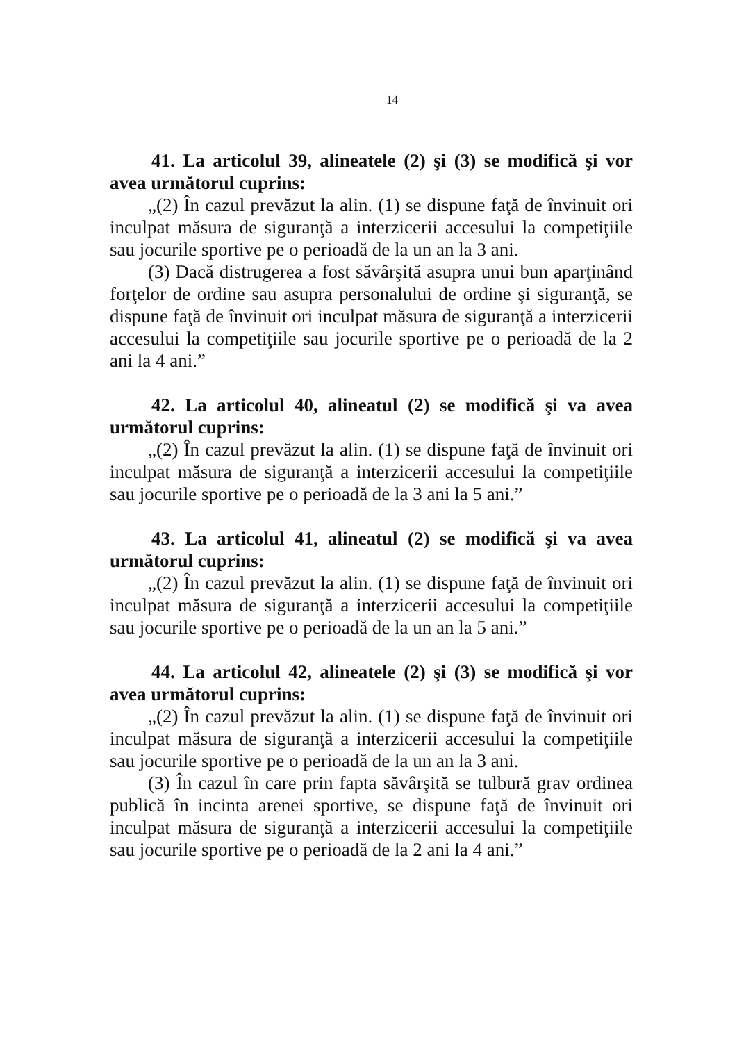14
41. La articolul 39, alineatele (2) şi (3) se modifică şi vor avea următorul cuprins:
„(2) În cazul prevăzut la alin. (1) se dispune faţă de învinuit ori inculpat măsura de siguranţă a interzicerii accesului la competiţiile sau jocurile sportive pe o perioadă de la un an la 3 ani.
(3) Dacă distrugerea a fost săvârşită asupra unui bun aparţinând forţelor de ordine sau asupra personalului de ordine şi siguranţă, se dispune faţă de învinuit ori inculpat măsura de siguranţă a interzicerii accesului la competiţiile sau jocurile sportive pe o perioadă de la 2 ani la 4 ani.”
42. La articolul 40, alineatul (2) se modifică şi va avea următorul cuprins:
„(2) În cazul prevăzut la alin. (1) se dispune faţă de învinuit ori inculpat măsura de siguranţă a interzicerii accesului la competiţiile sau jocurile sportive pe o perioadă de la 3 ani la 5 ani.”
43. La articolul 41, alineatul (2) se modifică şi va avea următorul cuprins:
„(2) În cazul prevăzut la alin. (1) se dispune faţă de învinuit ori inculpat măsura de siguranţă a interzicerii accesului la competiţiile sau jocurile sportive pe o perioadă de la un an la 5 ani.”
44. La articolul 42, alineatele (2) şi (3) se modifică şi vor avea următorul cuprins:
„(2) În cazul prevăzut la alin. (1) se dispune faţă de învinuit ori inculpat măsura de siguranţă a interzicerii accesului la competiţiile sau jocurile sportive pe o perioadă de la un an la 3 ani.
(3) În cazul în care prin fapta săvârşită se tulbură grav ordinea publică în incinta arenei sportive, se dispune faţă de învinuit ori inculpat măsura de siguranţă a interzicerii accesului la competiţiile sau jocurile sportive pe o perioadă de la 2 ani la 4 ani.”